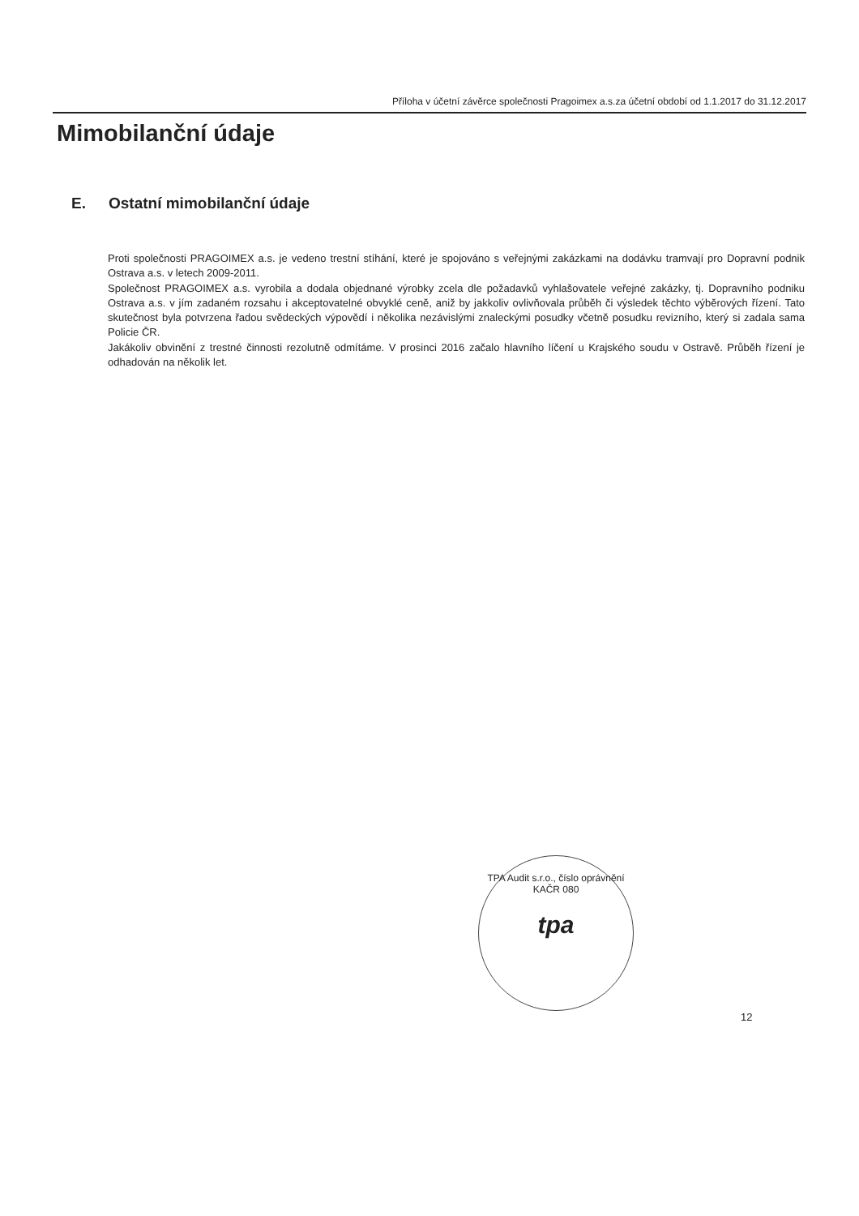Příloha v účetní závěrce společnosti Pragoimex a.s.za účetní období od 1.1.2017 do 31.12.2017
Mimobilanční údaje
E. Ostatní mimobilanční údaje
Proti společnosti PRAGOIMEX a.s. je vedeno trestní stíhání, které je spojováno s veřejnými zakázkami na dodávku tramvají pro Dopravní podnik Ostrava a.s. v letech 2009-2011.
Společnost PRAGOIMEX a.s. vyrobila a dodala objednané výrobky zcela dle požadavků vyhlašovatele veřejné zakázky, tj. Dopravního podniku Ostrava a.s. v jím zadaném rozsahu i akceptovatelné obvyklé ceně, aniž by jakkoliv ovlivňovala průběh či výsledek těchto výběrových řízení. Tato skutečnost byla potvrzena řadou svědeckých výpovědí i několika nezávislými znaleckými posudky včetně posudku revizního, který si zadala sama Policie ČR.
Jakákoliv obvinění z trestné činnosti rezolutně odmítáme. V prosinci 2016 začalo hlavního líčení u Krajského soudu v Ostravě. Průběh řízení je odhadován na několik let.
TPA Audit s.r.o., číslo oprávnění KAČR 080
tpa
12